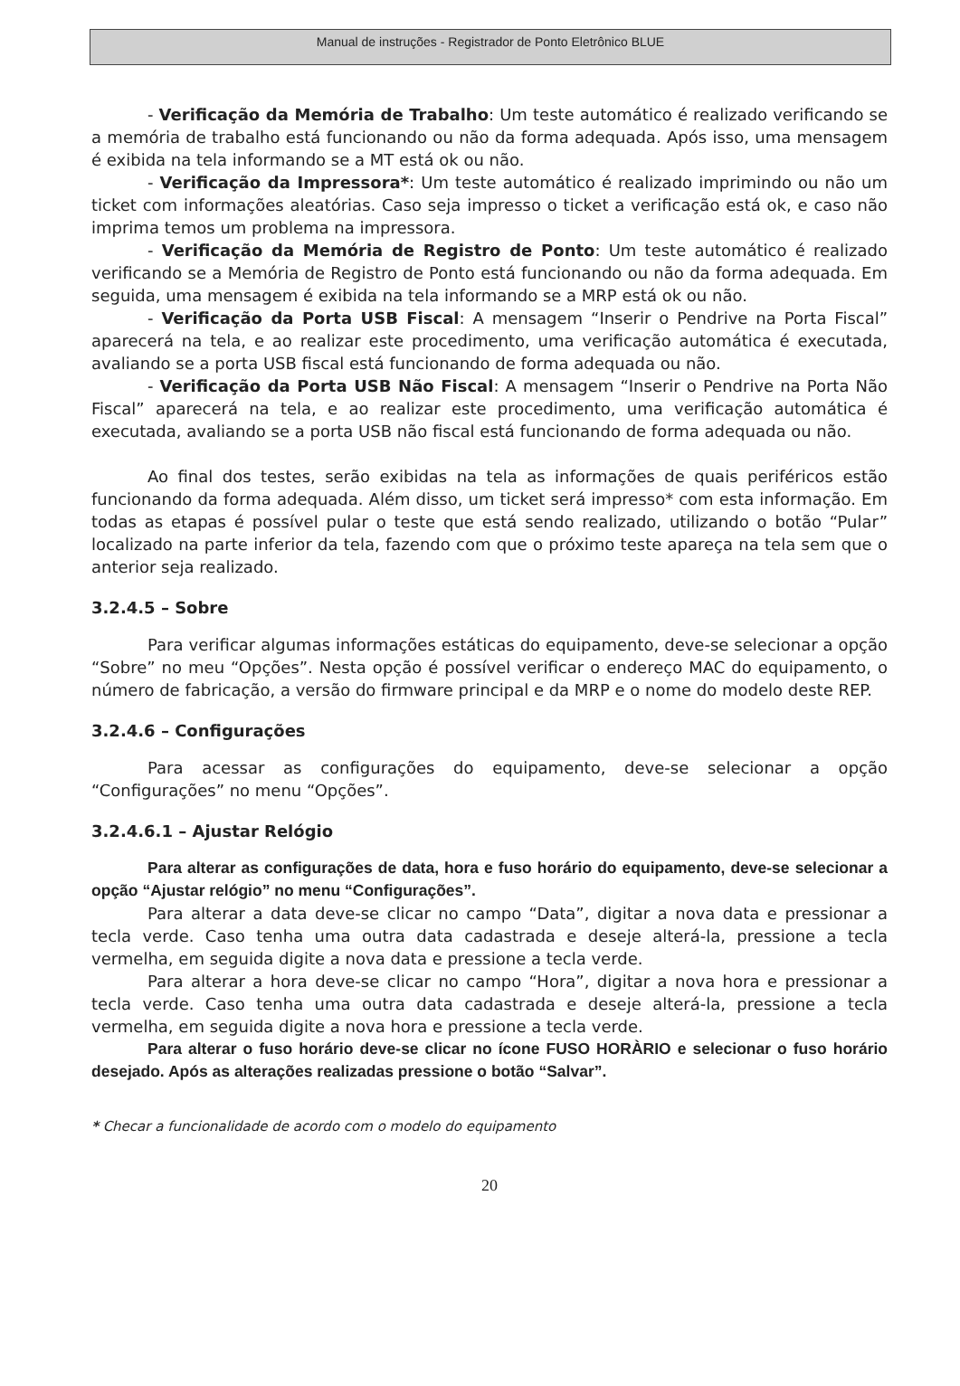Manual de instruções - Registrador de Ponto Eletrônico BLUE
- Verificação da Memória de Trabalho: Um teste automático é realizado verificando se a memória de trabalho está funcionando ou não da forma adequada. Após isso, uma mensagem é exibida na tela informando se a MT está ok ou não.
- Verificação da Impressora*: Um teste automático é realizado imprimindo ou não um ticket com informações aleatórias. Caso seja impresso o ticket a verificação está ok, e caso não imprima temos um problema na impressora.
- Verificação da Memória de Registro de Ponto: Um teste automático é realizado verificando se a Memória de Registro de Ponto está funcionando ou não da forma adequada. Em seguida, uma mensagem é exibida na tela informando se a MRP está ok ou não.
- Verificação da Porta USB Fiscal: A mensagem “Inserir o Pendrive na Porta Fiscal” aparecerá na tela, e ao realizar este procedimento, uma verificação automática é executada, avaliando se a porta USB fiscal está funcionando de forma adequada ou não.
- Verificação da Porta USB Não Fiscal: A mensagem “Inserir o Pendrive na Porta Não Fiscal” aparecerá na tela, e ao realizar este procedimento, uma verificação automática é executada, avaliando se a porta USB não fiscal está funcionando de forma adequada ou não.
Ao final dos testes, serão exibidas na tela as informações de quais periféricos estão funcionando da forma adequada. Além disso, um ticket será impresso* com esta informação. Em todas as etapas é possível pular o teste que está sendo realizado, utilizando o botão “Pular” localizado na parte inferior da tela, fazendo com que o próximo teste apareça na tela sem que o anterior seja realizado.
3.2.4.5 – Sobre
Para verificar algumas informações estáticas do equipamento, deve-se selecionar a opção “Sobre” no meu “Opções”. Nesta opção é possível verificar o endereço MAC do equipamento, o número de fabricação, a versão do firmware principal e da MRP e o nome do modelo deste REP.
3.2.4.6 – Configurações
Para acessar as configurações do equipamento, deve-se selecionar a opção “Configurações” no menu “Opções”.
3.2.4.6.1 – Ajustar Relógio
Para alterar as configurações de data, hora e fuso horário do equipamento, deve-se selecionar a opção “Ajustar relógio” no menu “Configurações”.
Para alterar a data deve-se clicar no campo “Data”, digitar a nova data e pressionar a tecla verde. Caso tenha uma outra data cadastrada e deseje alterá-la, pressione a tecla vermelha, em seguida digite a nova data e pressione a tecla verde.
Para alterar a hora deve-se clicar no campo “Hora”, digitar a nova hora e pressionar a tecla verde. Caso tenha uma outra data cadastrada e deseje alterá-la, pressione a tecla vermelha, em seguida digite a nova hora e pressione a tecla verde.
Para alterar o fuso horário deve-se clicar no ícone FUSO HORÀRIO e selecionar o fuso horário desejado. Após as alterações realizadas pressione o botão “Salvar”.
* Checar a funcionalidade de acordo com o modelo do equipamento
20